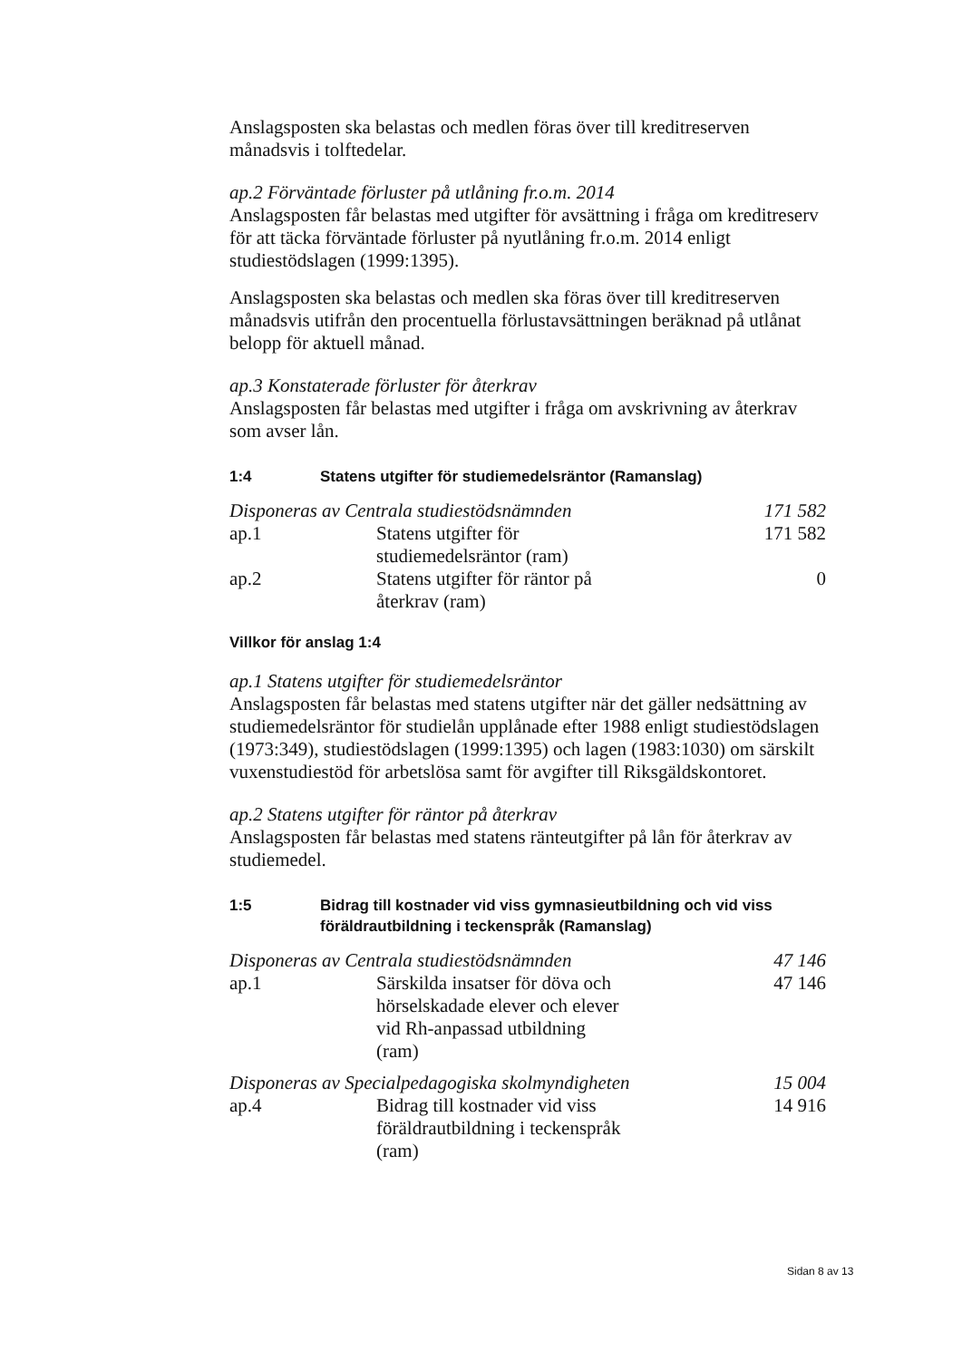Anslagsposten ska belastas och medlen föras över till kreditreserven månadsvis i tolftedelar.
ap.2 Förväntade förluster på utlåning fr.o.m. 2014
Anslagsposten får belastas med utgifter för avsättning i fråga om kreditreserv för att täcka förväntade förluster på nyutlåning fr.o.m. 2014 enligt studiestödslagen (1999:1395).
Anslagsposten ska belastas och medlen ska föras över till kreditreserven månadsvis utifrån den procentuella förlustavsättningen beräknad på utlånat belopp för aktuell månad.
ap.3 Konstaterade förluster för återkrav
Anslagsposten får belastas med utgifter i fråga om avskrivning av återkrav som avser lån.
1:4 Statens utgifter för studiemedelsräntor (Ramanslag)
| Disponeras av Centrala studiestödsnämnden | | 171 582 |
| ap.1 | Statens utgifter för studiemedelsräntor (ram) | 171 582 |
| ap.2 | Statens utgifter för räntor på återkrav (ram) | 0 |
Villkor för anslag 1:4
ap.1 Statens utgifter för studiemedelsräntor
Anslagsposten får belastas med statens utgifter när det gäller nedsättning av studiemedelsräntor för studielån upplånade efter 1988 enligt studiestödslagen (1973:349), studiestödslagen (1999:1395) och lagen (1983:1030) om särskilt vuxenstudiestöd för arbetslösa samt för avgifter till Riksgäldskontoret.
ap.2 Statens utgifter för räntor på återkrav
Anslagsposten får belastas med statens ränteutgifter på lån för återkrav av studiemedel.
1:5 Bidrag till kostnader vid viss gymnasieutbildning och vid viss föräldrautbildning i teckenspråk (Ramanslag)
| Disponeras av Centrala studiestödsnämnden | | 47 146 |
| ap.1 | Särskilda insatser för döva och hörselskadade elever och elever vid Rh-anpassad utbildning (ram) | 47 146 |
| Disponeras av Specialpedagogiska skolmyndigheten | | 15 004 |
| ap.4 | Bidrag till kostnader vid viss föräldrautbildning i teckenspråk (ram) | 14 916 |
Sidan 8 av 13